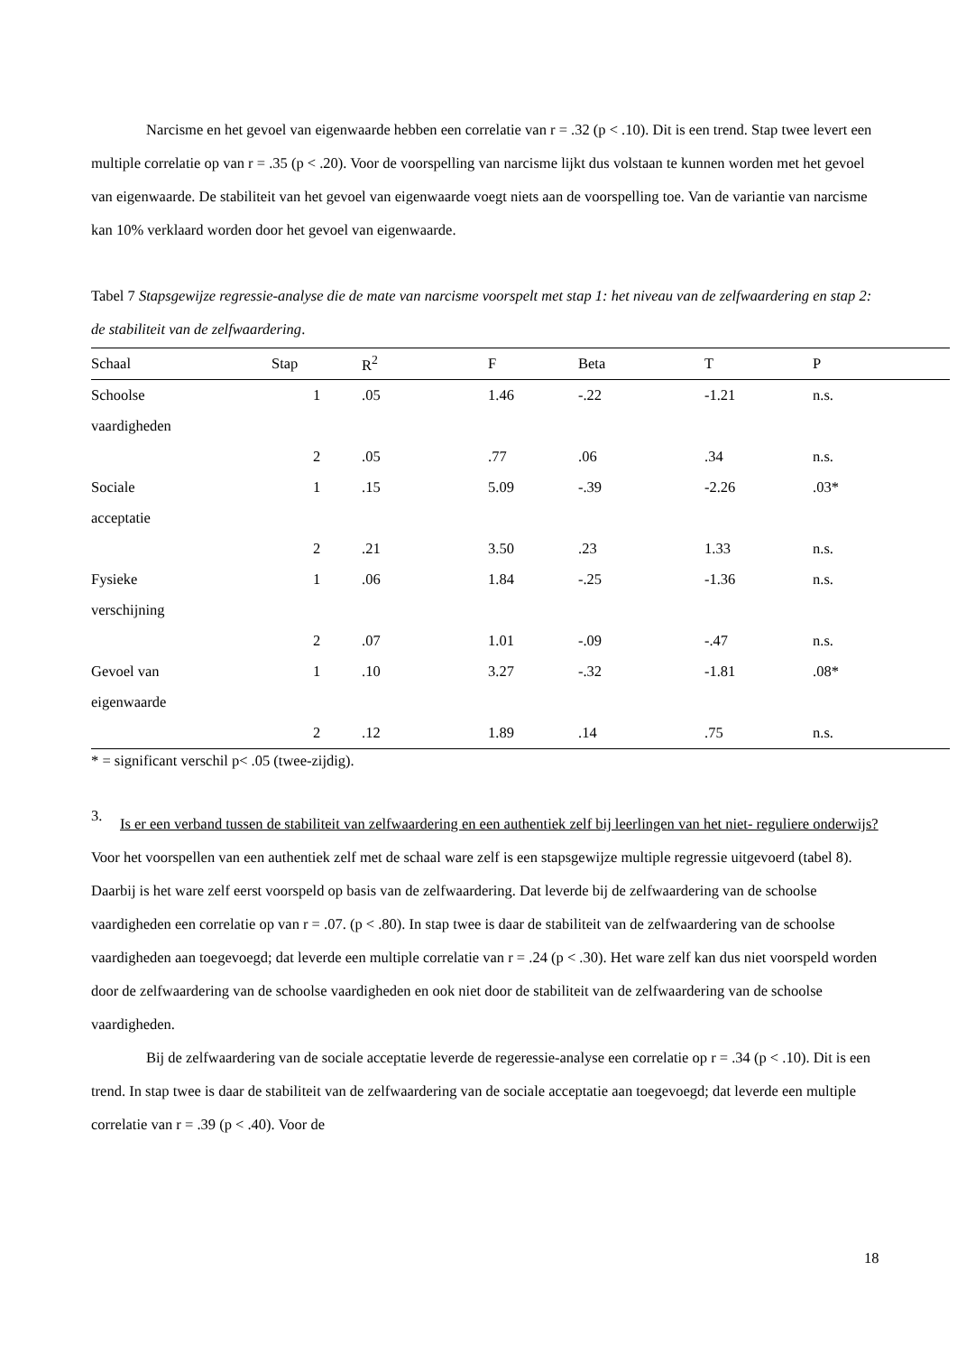Narcisme en het gevoel van eigenwaarde hebben een correlatie van r = .32 (p < .10). Dit is een trend. Stap twee levert een multiple correlatie op van r = .35 (p < .20). Voor de voorspelling van narcisme lijkt dus volstaan te kunnen worden met het gevoel van eigenwaarde. De stabiliteit van het gevoel van eigenwaarde voegt niets aan de voorspelling toe. Van de variantie van narcisme kan 10% verklaard worden door het gevoel van eigenwaarde.
Tabel 7 Stapsgewijze regressie-analyse die de mate van narcisme voorspelt met stap 1: het niveau van de zelfwaardering en stap 2: de stabiliteit van de zelfwaardering.
| Schaal | Stap | R<sup>2</sup> | F | Beta | T | P |
| --- | --- | --- | --- | --- | --- | --- |
| Schoolse | 1 | .05 | 1.46 | -.22 | -1.21 | n.s. |
| vaardigheden | | | | | | |
| | 2 | .05 | .77 | .06 | .34 | n.s. |
| Sociale | 1 | .15 | 5.09 | -.39 | -2.26 | .03* |
| acceptatie | | | | | | |
| | 2 | .21 | 3.50 | .23 | 1.33 | n.s. |
| Fysieke | 1 | .06 | 1.84 | -.25 | -1.36 | n.s. |
| verschijning | | | | | | |
| | 2 | .07 | 1.01 | -.09 | -.47 | n.s. |
| Gevoel van | 1 | .10 | 3.27 | -.32 | -1.81 | .08* |
| eigenwaarde | | | | | | |
| | 2 | .12 | 1.89 | .14 | .75 | n.s. |
* = significant verschil p< .05 (twee-zijdig).
3.
Is er een verband tussen de stabiliteit van zelfwaardering en een authentiek zelf bij leerlingen van het niet- reguliere onderwijs?
Voor het voorspellen van een authentiek zelf met de schaal ware zelf is een stapsgewijze multiple regressie uitgevoerd (tabel 8). Daarbij is het ware zelf eerst voorspeld op basis van de zelfwaardering. Dat leverde bij de zelfwaardering van de schoolse vaardigheden een correlatie op van r = .07. (p < .80). In stap twee is daar de stabiliteit van de zelfwaardering van de schoolse vaardigheden aan toegevoegd; dat leverde een multiple correlatie van r = .24 (p < .30). Het ware zelf kan dus niet voorspeld worden door de zelfwaardering van de schoolse vaardigheden en ook niet door de stabiliteit van de zelfwaardering van de schoolse vaardigheden.
Bij de zelfwaardering van de sociale acceptatie leverde de regeressie-analyse een correlatie op r = .34 (p < .10). Dit is een trend. In stap twee is daar de stabiliteit van de zelfwaardering van de sociale acceptatie aan toegevoegd; dat leverde een multiple correlatie van r = .39 (p < .40). Voor de
18